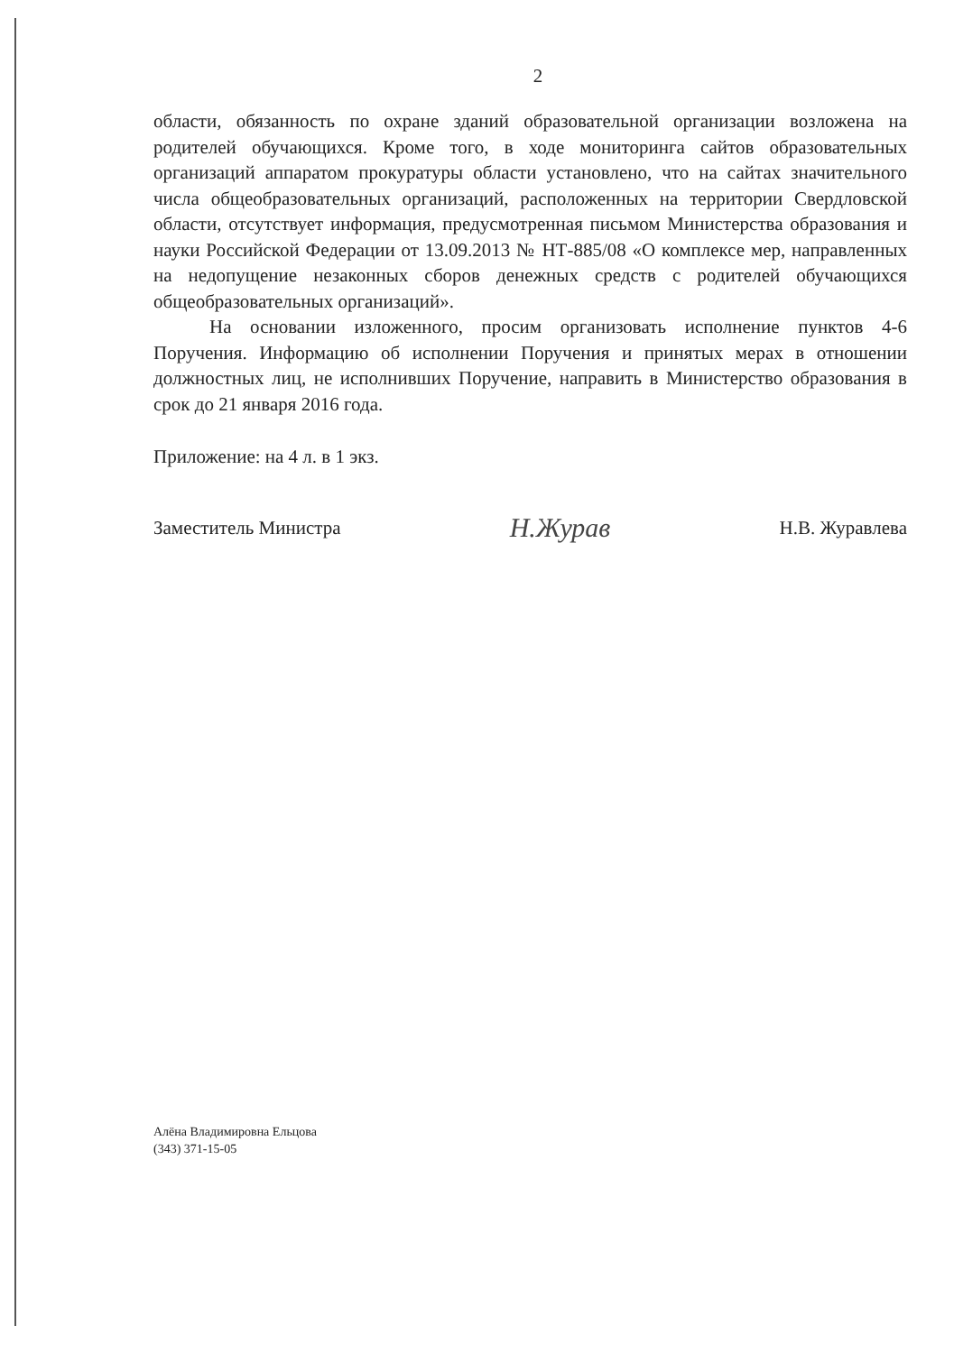2
области, обязанность по охране зданий образовательной организации возложена на родителей обучающихся. Кроме того, в ходе мониторинга сайтов образовательных организаций аппаратом прокуратуры области установлено, что на сайтах значительного числа общеобразовательных организаций, расположенных на территории Свердловской области, отсутствует информация, предусмотренная письмом Министерства образования и науки Российской Федерации от 13.09.2013 № НТ-885/08 «О комплексе мер, направленных на недопущение незаконных сборов денежных средств с родителей обучающихся общеобразовательных организаций».
На основании изложенного, просим организовать исполнение пунктов 4-6 Поручения. Информацию об исполнении Поручения и принятых мерах в отношении должностных лиц, не исполнивших Поручение, направить в Министерство образования в срок до 21 января 2016 года.
Приложение: на 4 л. в 1 экз.
Заместитель Министра Н.Журав Н.В. Журавлева
Алёна Владимировна Ельцова
(343) 371-15-05